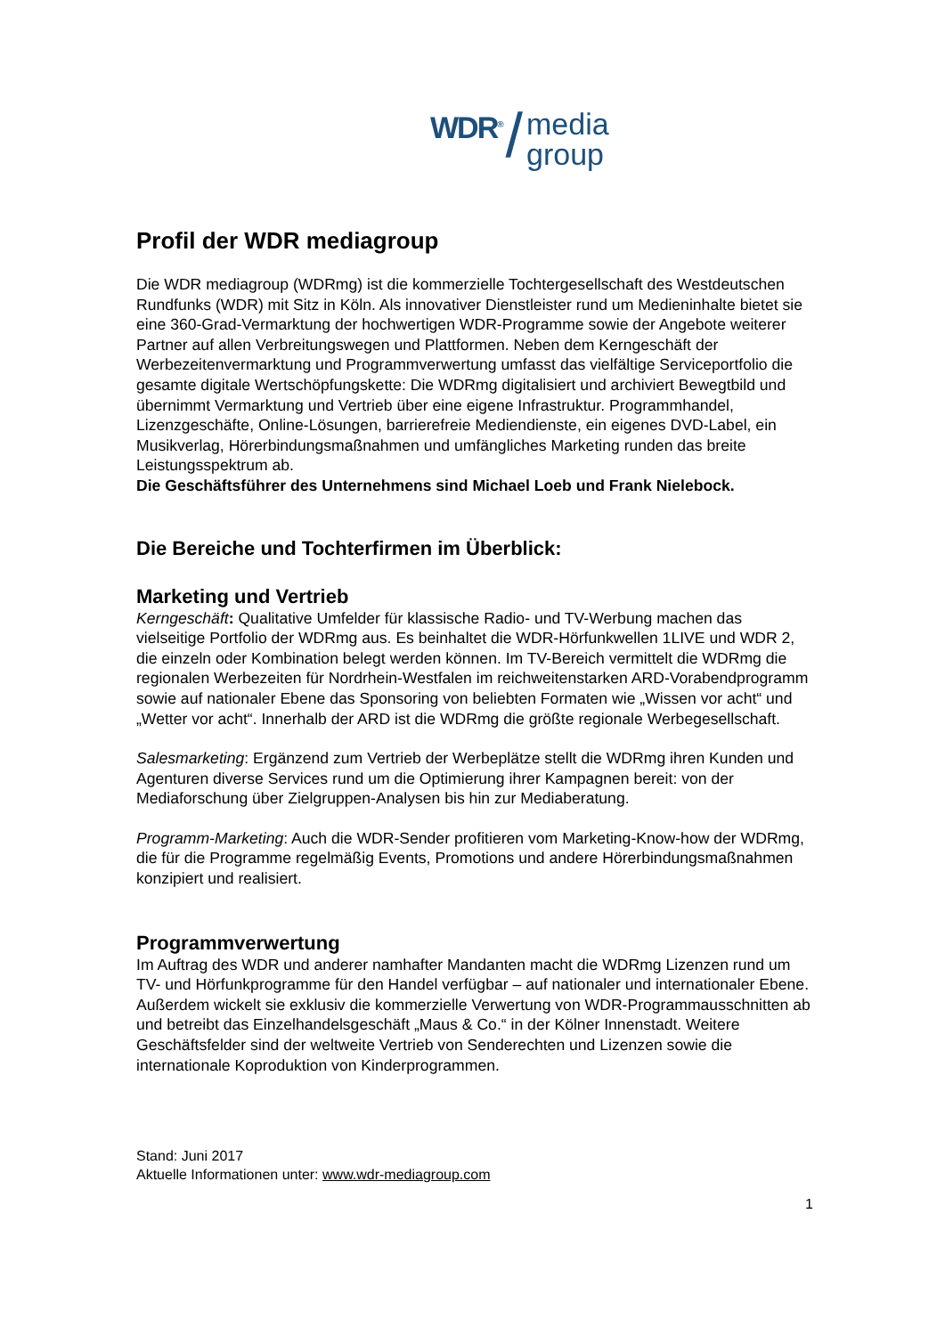WDR<sup>®</sup> / media
group
Profil der WDR mediagroup
Die WDR mediagroup (WDRmg) ist die kommerzielle Tochtergesellschaft des Westdeutschen Rundfunks (WDR) mit Sitz in Köln. Als innovativer Dienstleister rund um Medieninhalte bietet sie eine 360-Grad-Vermarktung der hochwertigen WDR-Programme sowie der Angebote weiterer Partner auf allen Verbreitungswegen und Plattformen. Neben dem Kerngeschäft der Werbezeitenvermarktung und Programmverwertung umfasst das vielfältige Serviceportfolio die gesamte digitale Wertschöpfungskette: Die WDRmg digitalisiert und archiviert Bewegtbild und übernimmt Vermarktung und Vertrieb über eine eigene Infrastruktur. Programmhandel, Lizenzgeschäfte, Online-Lösungen, barrierefreie Mediendienste, ein eigenes DVD-Label, ein Musikverlag, Hörerbindungsmaßnahmen und umfängliches Marketing runden das breite Leistungsspektrum ab.
Die Geschäftsführer des Unternehmens sind Michael Loeb und Frank Nielebock.
Die Bereiche und Tochterfirmen im Überblick:
Marketing und Vertrieb
Kerngeschäft: Qualitative Umfelder für klassische Radio- und TV-Werbung machen das vielseitige Portfolio der WDRmg aus. Es beinhaltet die WDR-Hörfunkwellen 1LIVE und WDR 2, die einzeln oder Kombination belegt werden können. Im TV-Bereich vermittelt die WDRmg die regionalen Werbezeiten für Nordrhein-Westfalen im reichweitenstarken ARD-Vorabendprogramm sowie auf nationaler Ebene das Sponsoring von beliebten Formaten wie „Wissen vor acht“ und „Wetter vor acht“. Innerhalb der ARD ist die WDRmg die größte regionale Werbegesellschaft.
Salesmarketing: Ergänzend zum Vertrieb der Werbeplätze stellt die WDRmg ihren Kunden und Agenturen diverse Services rund um die Optimierung ihrer Kampagnen bereit: von der Mediaforschung über Zielgruppen-Analysen bis hin zur Mediaberatung.
Programm-Marketing: Auch die WDR-Sender profitieren vom Marketing-Know-how der WDRmg, die für die Programme regelmäßig Events, Promotions und andere Hörerbindungsmaßnahmen konzipiert und realisiert.
Programmverwertung
Im Auftrag des WDR und anderer namhafter Mandanten macht die WDRmg Lizenzen rund um TV- und Hörfunkprogramme für den Handel verfügbar – auf nationaler und internationaler Ebene. Außerdem wickelt sie exklusiv die kommerzielle Verwertung von WDR-Programmausschnitten ab und betreibt das Einzelhandelsgeschäft „Maus & Co.“ in der Kölner Innenstadt. Weitere Geschäftsfelder sind der weltweite Vertrieb von Senderechten und Lizenzen sowie die internationale Koproduktion von Kinderprogrammen.
Stand: Juni 2017
Aktuelle Informationen unter: www.wdr-mediagroup.com
1